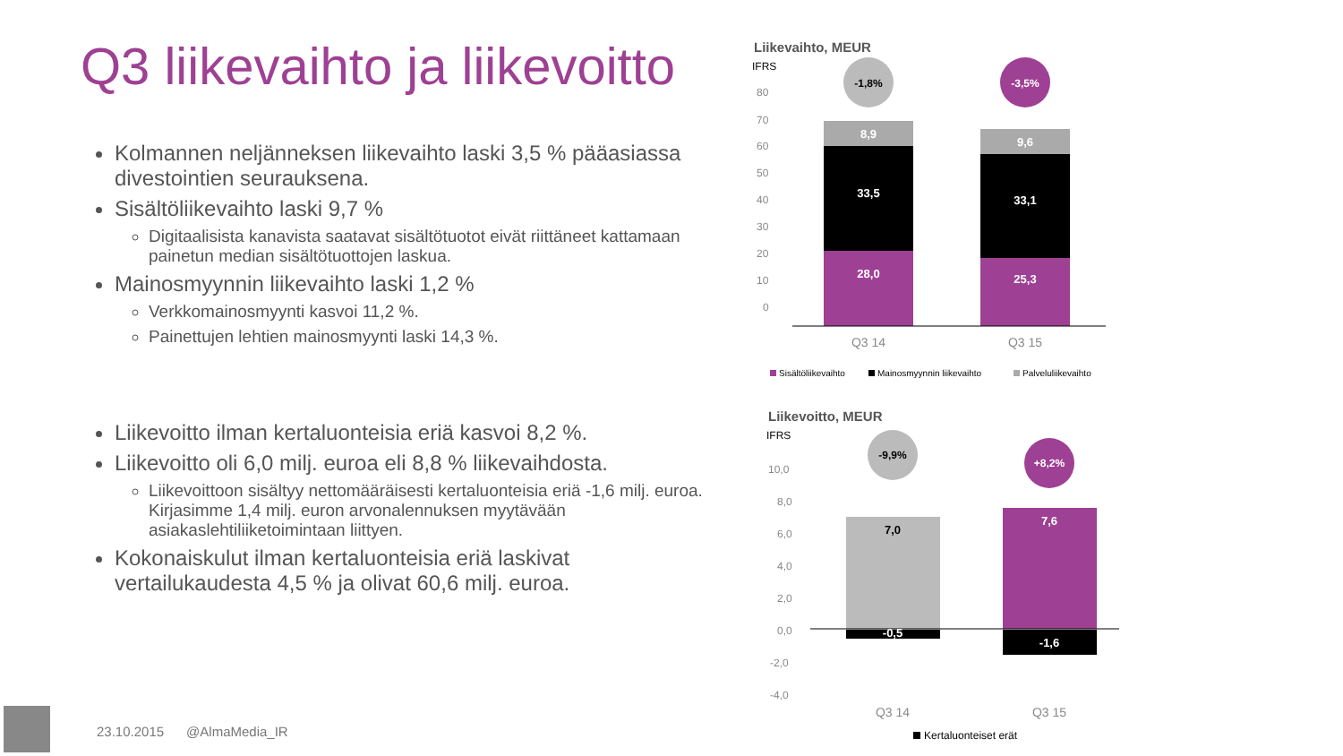Q3 liikevaihto ja liikevoitto
Kolmannen neljänneksen liikevaihto laski 3,5 % pääasiassa divestointien seurauksena.
Sisältöliikevaihto laski 9,7 %
Digitaalisista kanavista saatavat sisältötuotot eivät riittäneet kattamaan painetun median sisältötuottojen laskua.
Mainosmyynnin liikevaihto laski 1,2 %
Verkkomainosmyynti kasvoi 11,2 %.
Painettujen lehtien mainosmyynti laski 14,3 %.
Liikevoitto ilman kertaluonteisia eriä kasvoi 8,2 %.
Liikevoitto oli 6,0 milj. euroa eli 8,8 % liikevaihdosta.
Liikevoittoon sisältyy nettomääräisesti kertaluonteisia eriä -1,6 milj. euroa. Kirjasimme 1,4 milj. euron arvonalennuksen myytävään asiakaslehtiliiketoimintaan liittyen.
Kokonaiskulut ilman kertaluonteisia eriä laskivat vertailukaudesta 4,5 % ja olivat 60,6 milj. euroa.
23.10.2015 @AlmaMedia_IR
Liikevaihto, MEUR
IFRS
80
70
60
50
40
30
20
10
0
8,9
33,5
28,0
9,6
33,1
25,3
-1,8%
-3,5%
Q3 14
Q3 15
Sisältöliikevaihto
Mainosmyynnin liikevaihto
Palveluliikevaihto
Liikevoitto, MEUR
IFRS
10,0
8,0
6,0
4,0
2,0
0,0
-2,0
-4,0
7,0
-0,5
7,6
-1,6
-9,9%
+8,2%
Q3 14
Q3 15
Kertaluonteiset erät